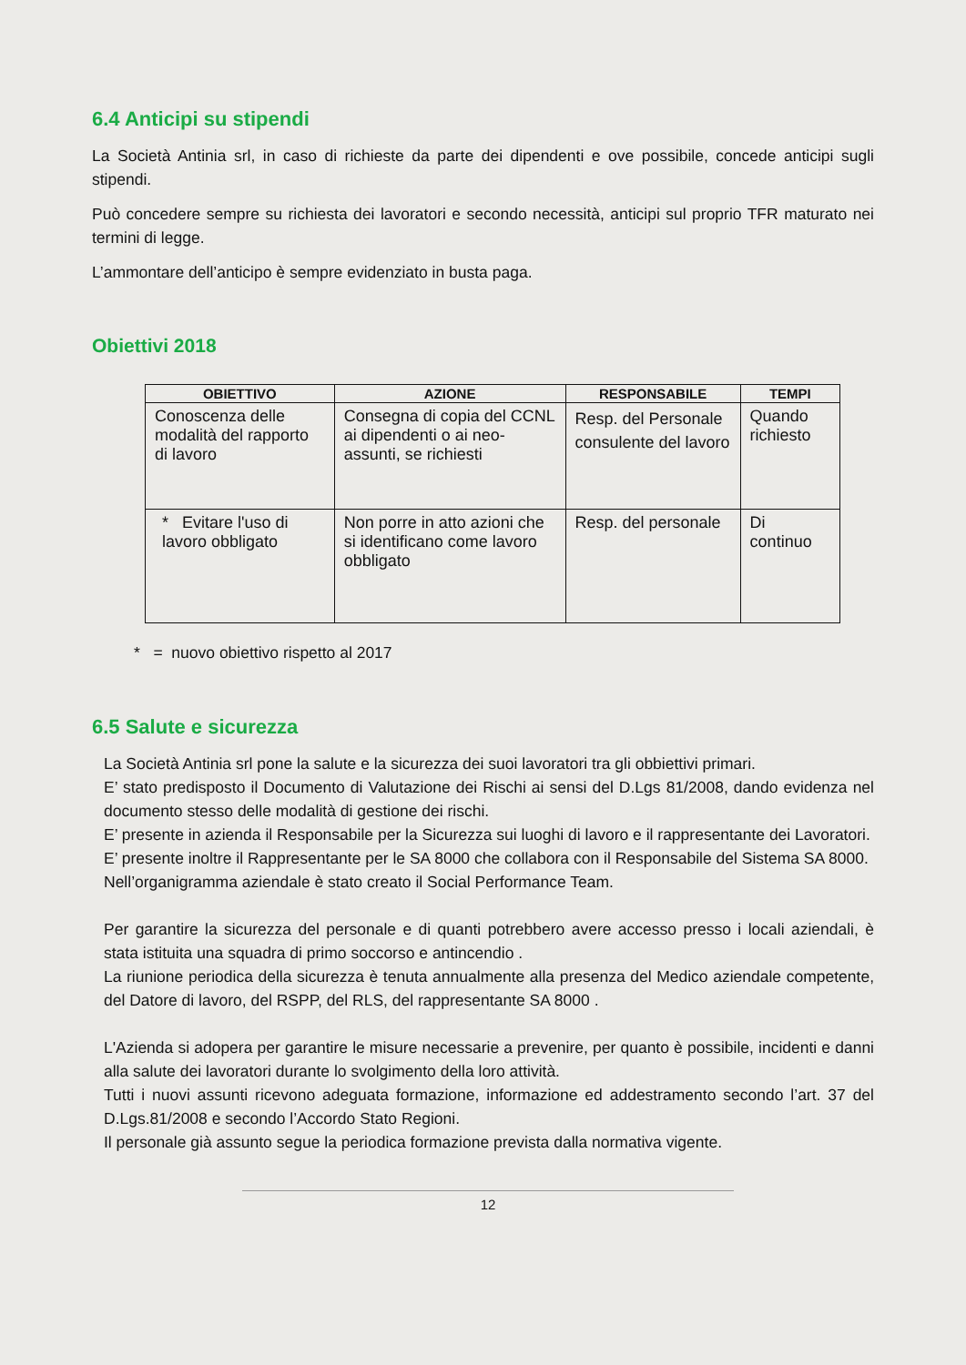6.4 Anticipi su stipendi
La Società Antinia srl, in caso di richieste da parte dei dipendenti e ove possibile, concede anticipi sugli stipendi.
Può concedere sempre su richiesta dei lavoratori e secondo necessità, anticipi sul proprio TFR maturato nei termini di legge.
L’ammontare dell’anticipo è sempre evidenziato in busta paga.
Obiettivi 2018
| OBIETTIVO | AZIONE | RESPONSABILE | TEMPI |
| --- | --- | --- | --- |
| Conoscenza delle modalità del rapporto di lavoro | Consegna di copia del CCNL ai dipendenti o ai neo-assunti, se richiesti | Resp. del Personale consulente del lavoro | Quando richiesto |
| * Evitare l'uso di lavoro obbligato | Non porre in atto azioni che si identificano come lavoro obbligato | Resp. del personale | Di continuo |
* = nuovo obiettivo rispetto al 2017
6.5 Salute e sicurezza
La Società Antinia srl pone la salute e la sicurezza dei suoi lavoratori tra gli obbiettivi primari.
E’ stato predisposto il Documento di Valutazione dei Rischi ai sensi del D.Lgs 81/2008, dando evidenza nel documento stesso delle modalità di gestione dei rischi.
E’ presente in azienda il Responsabile per la Sicurezza sui luoghi di lavoro e il rappresentante dei Lavoratori.
E’ presente inoltre il Rappresentante per le SA 8000 che collabora con il Responsabile del Sistema SA 8000.
Nell’organigramma aziendale è stato creato il Social Performance Team.
Per garantire la sicurezza del personale e di quanti potrebbero avere accesso presso i locali aziendali, è stata istituita una squadra di primo soccorso e antincendio .
La riunione periodica della sicurezza è tenuta annualmente alla presenza del Medico aziendale competente, del Datore di lavoro, del RSPP, del RLS, del rappresentante SA 8000 .
L'Azienda si adopera per garantire le misure necessarie a prevenire, per quanto è possibile, incidenti e danni alla salute dei lavoratori durante lo svolgimento della loro attività.
Tutti i nuovi assunti ricevono adeguata formazione, informazione ed addestramento secondo l’art. 37 del D.Lgs.81/2008 e secondo l’Accordo Stato Regioni.
Il personale già assunto segue la periodica formazione prevista dalla normativa vigente.
12